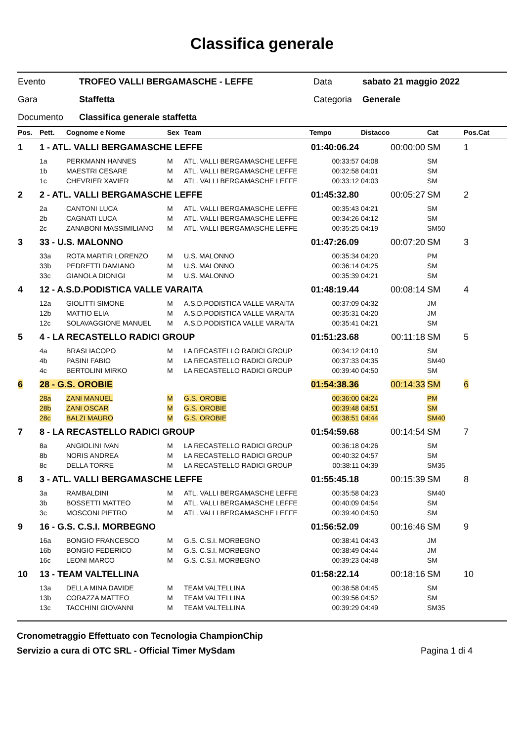Classifica generale
| Evento | TROFEO VALLI BERGAMASCHE - LEFFE | Data | sabato 21 maggio 2022 |
| Gara | Staffetta | Categoria | Generale |
| Documento | Classifica generale staffetta | | |
| Pos. | Pett. | Cognome e Nome | Sex | Team | Tempo | Distacco | Cat | Pos.Cat |
| --- | --- | --- | --- | --- | --- | --- | --- | --- |
| 1 | 1 - ATL. VALLI BERGAMASCHE LEFFE | | | | 01:40:06.24 | 00:00:00 | SM | 1 |
| | 1a | PERKMANN HANNES | M | ATL. VALLI BERGAMASCHE LEFFE | 00:33:57 | 04:08 | SM | |
| | 1b | MAESTRI CESARE | M | ATL. VALLI BERGAMASCHE LEFFE | 00:32:58 | 04:01 | SM | |
| | 1c | CHEVRIER XAVIER | M | ATL. VALLI BERGAMASCHE LEFFE | 00:33:12 | 04:03 | SM | |
| 2 | 2 - ATL. VALLI BERGAMASCHE LEFFE | | | | 01:45:32.80 | 00:05:27 | SM | 2 |
| | 2a | CANTONI LUCA | M | ATL. VALLI BERGAMASCHE LEFFE | 00:35:43 | 04:21 | SM | |
| | 2b | CAGNATI LUCA | M | ATL. VALLI BERGAMASCHE LEFFE | 00:34:26 | 04:12 | SM | |
| | 2c | ZANABONI MASSIMILIANO | M | ATL. VALLI BERGAMASCHE LEFFE | 00:35:25 | 04:19 | SM50 | |
| 3 | 33 - U.S. MALONNO | | | | 01:47:26.09 | 00:07:20 | SM | 3 |
| | 33a | ROTA MARTIR LORENZO | M | U.S. MALONNO | 00:35:34 | 04:20 | PM | |
| | 33b | PEDRETTI DAMIANO | M | U.S. MALONNO | 00:36:14 | 04:25 | SM | |
| | 33c | GIANOLA DIONIGI | M | U.S. MALONNO | 00:35:39 | 04:21 | SM | |
| 4 | 12 - A.S.D.PODISTICA VALLE VARAITA | | | | 01:48:19.44 | 00:08:14 | SM | 4 |
| | 12a | GIOLITTI SIMONE | M | A.S.D.PODISTICA VALLE VARAITA | 00:37:09 | 04:32 | JM | |
| | 12b | MATTIO ELIA | M | A.S.D.PODISTICA VALLE VARAITA | 00:35:31 | 04:20 | JM | |
| | 12c | SOLAVAGGIONE MANUEL | M | A.S.D.PODISTICA VALLE VARAITA | 00:35:41 | 04:21 | SM | |
| 5 | 4 - LA RECASTELLO RADICI GROUP | | | | 01:51:23.68 | 00:11:18 | SM | 5 |
| | 4a | BRASI IACOPO | M | LA RECASTELLO RADICI GROUP | 00:34:12 | 04:10 | SM | |
| | 4b | PASINI FABIO | M | LA RECASTELLO RADICI GROUP | 00:37:33 | 04:35 | SM40 | |
| | 4c | BERTOLINI MIRKO | M | LA RECASTELLO RADICI GROUP | 00:39:40 | 04:50 | SM | |
| 6 | 28 - G.S. OROBIE | | | | 01:54:38.36 | 00:14:33 | SM | 6 |
| | 28a | ZANI MANUEL | M | G.S. OROBIE | 00:36:00 | 04:24 | PM | |
| | 28b | ZANI OSCAR | M | G.S. OROBIE | 00:39:48 | 04:51 | SM | |
| | 28c | BALZI MAURO | M | G.S. OROBIE | 00:38:51 | 04:44 | SM40 | |
| 7 | 8 - LA RECASTELLO RADICI GROUP | | | | 01:54:59.68 | 00:14:54 | SM | 7 |
| | 8a | ANGIOLINI IVAN | M | LA RECASTELLO RADICI GROUP | 00:36:18 | 04:26 | SM | |
| | 8b | NORIS ANDREA | M | LA RECASTELLO RADICI GROUP | 00:40:32 | 04:57 | SM | |
| | 8c | DELLA TORRE | M | LA RECASTELLO RADICI GROUP | 00:38:11 | 04:39 | SM35 | |
| 8 | 3 - ATL. VALLI BERGAMASCHE LEFFE | | | | 01:55:45.18 | 00:15:39 | SM | 8 |
| | 3a | RAMBALDINI | M | ATL. VALLI BERGAMASCHE LEFFE | 00:35:58 | 04:23 | SM40 | |
| | 3b | BOSSETTI MATTEO | M | ATL. VALLI BERGAMASCHE LEFFE | 00:40:09 | 04:54 | SM | |
| | 3c | MOSCONI PIETRO | M | ATL. VALLI BERGAMASCHE LEFFE | 00:39:40 | 04:50 | SM | |
| 9 | 16 - G.S. C.S.I. MORBEGNO | | | | 01:56:52.09 | 00:16:46 | SM | 9 |
| | 16a | BONGIO FRANCESCO | M | G.S. C.S.I. MORBEGNO | 00:38:41 | 04:43 | JM | |
| | 16b | BONGIO FEDERICO | M | G.S. C.S.I. MORBEGNO | 00:38:49 | 04:44 | JM | |
| | 16c | LEONI MARCO | M | G.S. C.S.I. MORBEGNO | 00:39:23 | 04:48 | SM | |
| 10 | 13 - TEAM VALTELLINA | | | | 01:58:22.14 | 00:18:16 | SM | 10 |
| | 13a | DELLA MINA DAVIDE | M | TEAM VALTELLINA | 00:38:58 | 04:45 | SM | |
| | 13b | CORAZZA MATTEO | M | TEAM VALTELLINA | 00:39:56 | 04:52 | SM | |
| | 13c | TACCHINI GIOVANNI | M | TEAM VALTELLINA | 00:39:29 | 04:49 | SM35 | |
Cronometraggio Effettuato con Tecnologia ChampionChip
Servizio a cura di OTC SRL - Official Timer MySdam Pagina 1 di 4